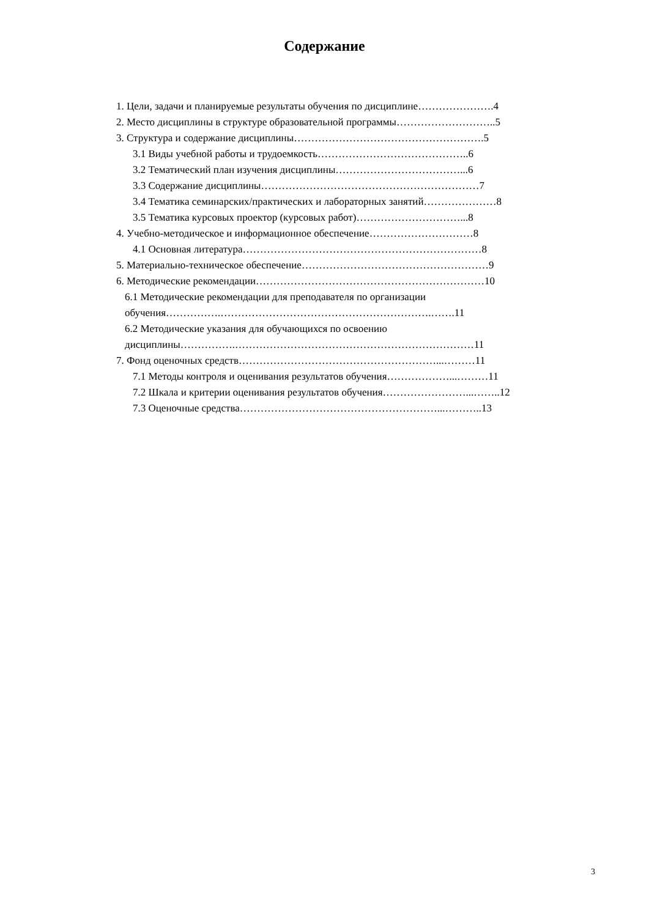Содержание
1. Цели, задачи и планируемые результаты обучения по дисциплине………………….4
2. Место дисциплины в структуре образовательной программы………………………..5
3. Структура и содержание дисциплины……………………………………………….5
3.1 Виды учебной работы и трудоемкость……………………………………..6
3.2 Тематический план изучения дисциплины………………………………...6
3.3 Содержание дисциплины………………………………………………………7
3.4 Тематика семинарских/практических и лабораторных занятий…………………8
3.5 Тематика курсовых проектор (курсовых работ)…………………………...8
4. Учебно-методическое и информационное обеспечение…………………………8
4.1 Основная литература……………………………………………………………8
5. Материально-техническое обеспечение………………………………………………9
6. Методические рекомендации…………………………………………………………10
6.1 Методические рекомендации для преподавателя по организации
обучения…………….…………………………………………………….…….11
6.2 Методические указания для обучающихся по освоению
дисциплины…………….……………………………………………………………11
7. Фонд оценочных средств…………………………………………………...………11
7.1 Методы контроля и оценивания результатов обучения………………...………11
7.2 Шкала и критерии оценивания результатов обучения……………………...……..12
7.3 Оценочные средства…………………………………………………...………..13
3